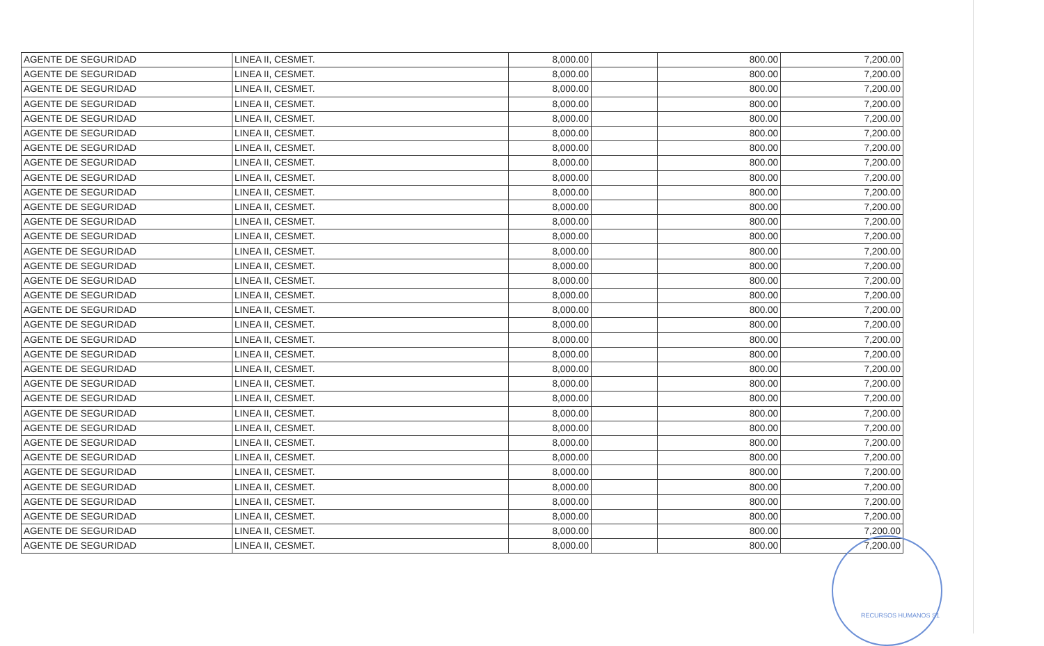| AGENTE DE SEGURIDAD | LINEA II, CESMET. | 8,000.00 | | 800.00 | 7,200.00 |
| AGENTE DE SEGURIDAD | LINEA II, CESMET. | 8,000.00 | | 800.00 | 7,200.00 |
| AGENTE DE SEGURIDAD | LINEA II, CESMET. | 8,000.00 | | 800.00 | 7,200.00 |
| AGENTE DE SEGURIDAD | LINEA II, CESMET. | 8,000.00 | | 800.00 | 7,200.00 |
| AGENTE DE SEGURIDAD | LINEA II, CESMET. | 8,000.00 | | 800.00 | 7,200.00 |
| AGENTE DE SEGURIDAD | LINEA II, CESMET. | 8,000.00 | | 800.00 | 7,200.00 |
| AGENTE DE SEGURIDAD | LINEA II, CESMET. | 8,000.00 | | 800.00 | 7,200.00 |
| AGENTE DE SEGURIDAD | LINEA II, CESMET. | 8,000.00 | | 800.00 | 7,200.00 |
| AGENTE DE SEGURIDAD | LINEA II, CESMET. | 8,000.00 | | 800.00 | 7,200.00 |
| AGENTE DE SEGURIDAD | LINEA II, CESMET. | 8,000.00 | | 800.00 | 7,200.00 |
| AGENTE DE SEGURIDAD | LINEA II, CESMET. | 8,000.00 | | 800.00 | 7,200.00 |
| AGENTE DE SEGURIDAD | LINEA II, CESMET. | 8,000.00 | | 800.00 | 7,200.00 |
| AGENTE DE SEGURIDAD | LINEA II, CESMET. | 8,000.00 | | 800.00 | 7,200.00 |
| AGENTE DE SEGURIDAD | LINEA II, CESMET. | 8,000.00 | | 800.00 | 7,200.00 |
| AGENTE DE SEGURIDAD | LINEA II, CESMET. | 8,000.00 | | 800.00 | 7,200.00 |
| AGENTE DE SEGURIDAD | LINEA II, CESMET. | 8,000.00 | | 800.00 | 7,200.00 |
| AGENTE DE SEGURIDAD | LINEA II, CESMET. | 8,000.00 | | 800.00 | 7,200.00 |
| AGENTE DE SEGURIDAD | LINEA II, CESMET. | 8,000.00 | | 800.00 | 7,200.00 |
| AGENTE DE SEGURIDAD | LINEA II, CESMET. | 8,000.00 | | 800.00 | 7,200.00 |
| AGENTE DE SEGURIDAD | LINEA II, CESMET. | 8,000.00 | | 800.00 | 7,200.00 |
| AGENTE DE SEGURIDAD | LINEA II, CESMET. | 8,000.00 | | 800.00 | 7,200.00 |
| AGENTE DE SEGURIDAD | LINEA II, CESMET. | 8,000.00 | | 800.00 | 7,200.00 |
| AGENTE DE SEGURIDAD | LINEA II, CESMET. | 8,000.00 | | 800.00 | 7,200.00 |
| AGENTE DE SEGURIDAD | LINEA II, CESMET. | 8,000.00 | | 800.00 | 7,200.00 |
| AGENTE DE SEGURIDAD | LINEA II, CESMET. | 8,000.00 | | 800.00 | 7,200.00 |
| AGENTE DE SEGURIDAD | LINEA II, CESMET. | 8,000.00 | | 800.00 | 7,200.00 |
| AGENTE DE SEGURIDAD | LINEA II, CESMET. | 8,000.00 | | 800.00 | 7,200.00 |
| AGENTE DE SEGURIDAD | LINEA II, CESMET. | 8,000.00 | | 800.00 | 7,200.00 |
| AGENTE DE SEGURIDAD | LINEA II, CESMET. | 8,000.00 | | 800.00 | 7,200.00 |
| AGENTE DE SEGURIDAD | LINEA II, CESMET. | 8,000.00 | | 800.00 | 7,200.00 |
| AGENTE DE SEGURIDAD | LINEA II, CESMET. | 8,000.00 | | 800.00 | 7,200.00 |
| AGENTE DE SEGURIDAD | LINEA II, CESMET. | 8,000.00 | | 800.00 | 7,200.00 |
| AGENTE DE SEGURIDAD | LINEA II, CESMET. | 8,000.00 | | 800.00 | 7,200.00 |
| AGENTE DE SEGURIDAD | LINEA II, CESMET. | 8,000.00 | | 800.00 | 7,200.00 |
RECURSOS HUMANOS S1